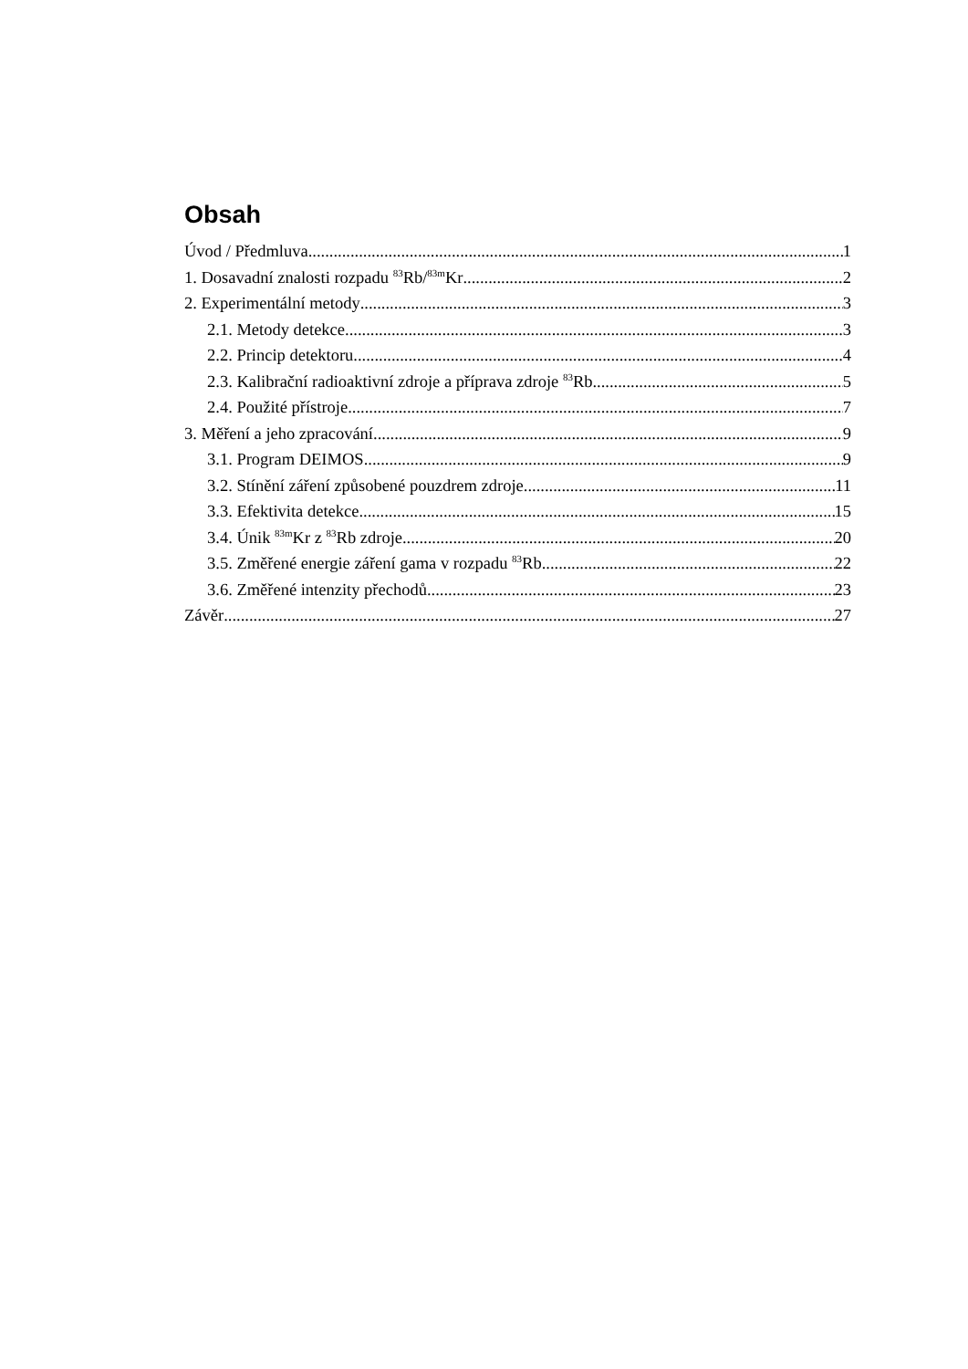Obsah
Úvod / Předmluva 1
1. Dosavadní znalosti rozpadu <sup>83</sup>Rb/<sup>83m</sup>Kr 2
2. Experimentální metody 3
2.1. Metody detekce 3
2.2. Princip detektoru 4
2.3. Kalibrační radioaktivní zdroje a příprava zdroje <sup>83</sup>Rb 5
2.4. Použité přístroje 7
3. Měření a jeho zpracování 9
3.1. Program DEIMOS 9
3.2. Stínění záření způsobené pouzdrem zdroje 11
3.3. Efektivita detekce 15
3.4. Únik <sup>83m</sup>Kr z <sup>83</sup>Rb zdroje 20
3.5. Změřené energie záření gama v rozpadu <sup>83</sup>Rb 22
3.6. Změřené intenzity přechodů 23
Závěr 27